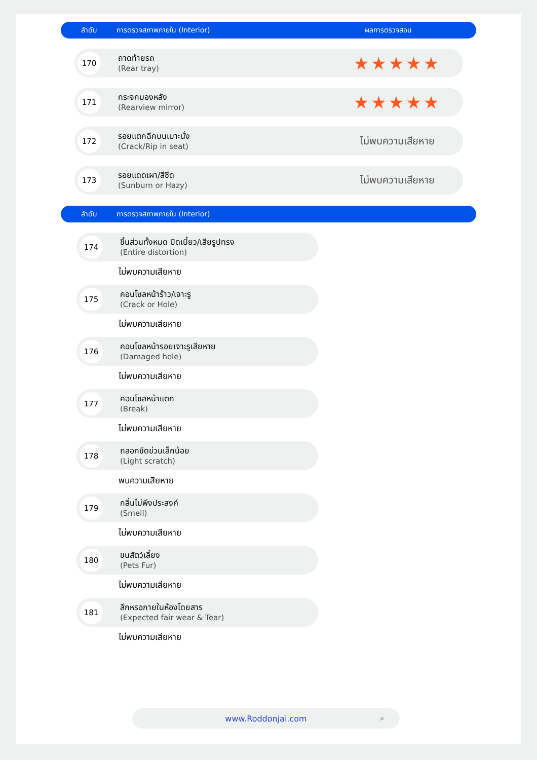ลำดับ การตรวจสภาพภายใน (Interior) ผลการตรวจสอบ
170
ถาดท้ายรถ
(Rear tray)
★★★★★
171
กระจกมองหลัง
(Rearview mirror)
★★★★★
172
รอยแตกฉีกบนเบาะนั่ง
(Crack/Rip in seat)
ไม่พบความเสียหาย
173
รอยแดดเผา/สีซีด
(Sunburn or Hazy)
ไม่พบความเสียหาย
ลำดับ การตรวจสภาพภายใน (Interior)
174
ชิ้นส่วนทั้งหมด บิดเบี้ยว/เสียรูปทรง
(Entire distortion)
ไม่พบความเสียหาย
175
คอนโซลหน้าร้าว/เจาะรู
(Crack or Hole)
ไม่พบความเสียหาย
176
คอนโซลหน้ารอยเจาะรูเสียหาย
(Damaged hole)
ไม่พบความเสียหาย
177
คอนโซลหน้าแตก
(Break)
ไม่พบความเสียหาย
178
ถลอกขีดข่วนเล็กน้อย
(Light scratch)
พบความเสียหาย
179
กลิ่นไม่พึงประสงค์
(Smell)
ไม่พบความเสียหาย
180
ขนสัตว์เลี้ยง
(Pets Fur)
ไม่พบความเสียหาย
181
สึกหรอภายในห้องโดยสาร
(Expected fair wear & Tear)
ไม่พบความเสียหาย
www.Roddonjai.com ⌕